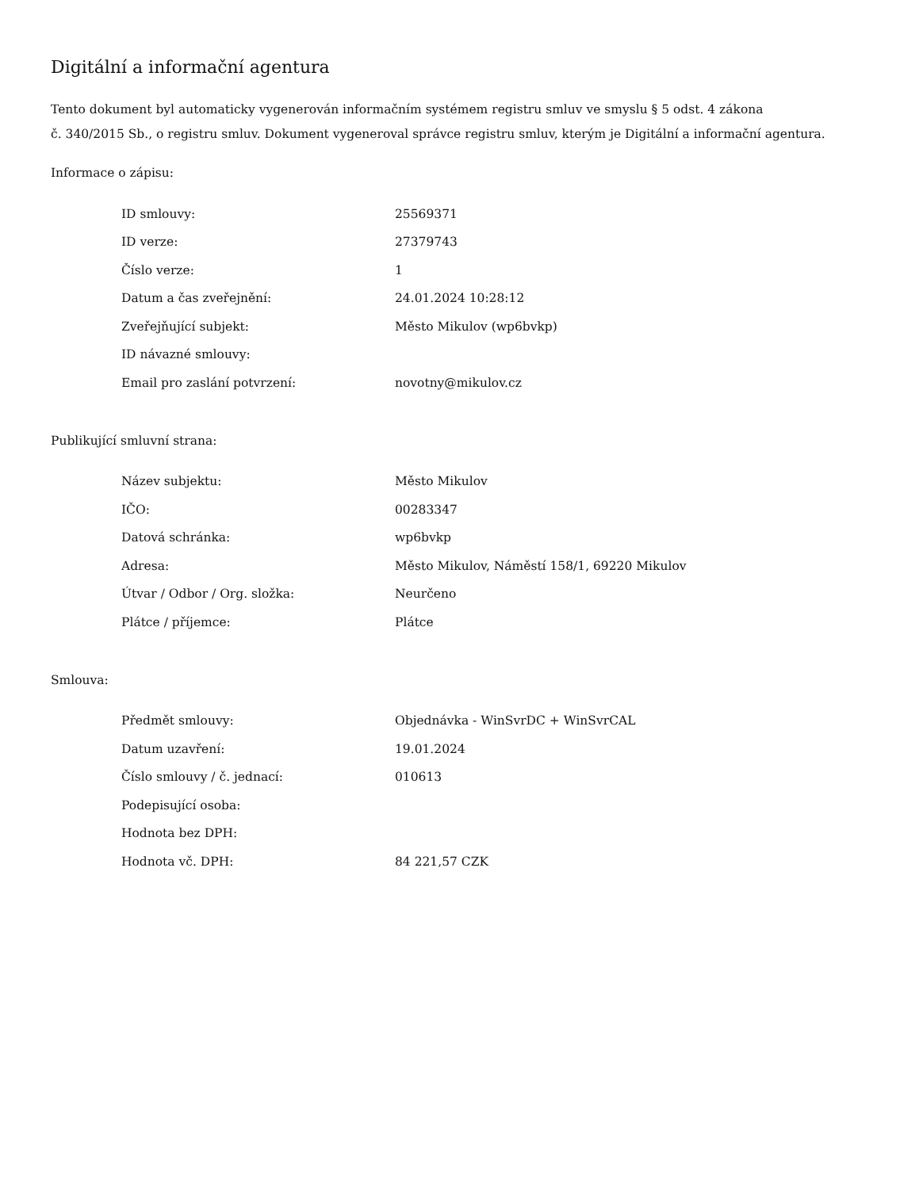Digitální a informační agentura
Tento dokument byl automaticky vygenerován informačním systémem registru smluv ve smyslu § 5 odst. 4 zákona
č. 340/2015 Sb., o registru smluv. Dokument vygeneroval správce registru smluv, kterým je Digitální a informační agentura.
Informace o zápisu:
| ID smlouvy: | 25569371 |
| ID verze: | 27379743 |
| Číslo verze: | 1 |
| Datum a čas zveřejnění: | 24.01.2024 10:28:12 |
| Zveřejňující subjekt: | Město Mikulov (wp6bvkp) |
| ID návazné smlouvy: | |
| Email pro zaslání potvrzení: | novotny@mikulov.cz |
Publikující smluvní strana:
| Název subjektu: | Město Mikulov |
| IČO: | 00283347 |
| Datová schránka: | wp6bvkp |
| Adresa: | Město Mikulov, Náměstí 158/1, 69220 Mikulov |
| Útvar / Odbor / Org. složka: | Neurčeno |
| Plátce / příjemce: | Plátce |
Smlouva:
| Předmět smlouvy: | Objednávka - WinSvrDC + WinSvrCAL |
| Datum uzavření: | 19.01.2024 |
| Číslo smlouvy / č. jednací: | 010613 |
| Podepisující osoba: | |
| Hodnota bez DPH: | |
| Hodnota vč. DPH: | 84 221,57 CZK |